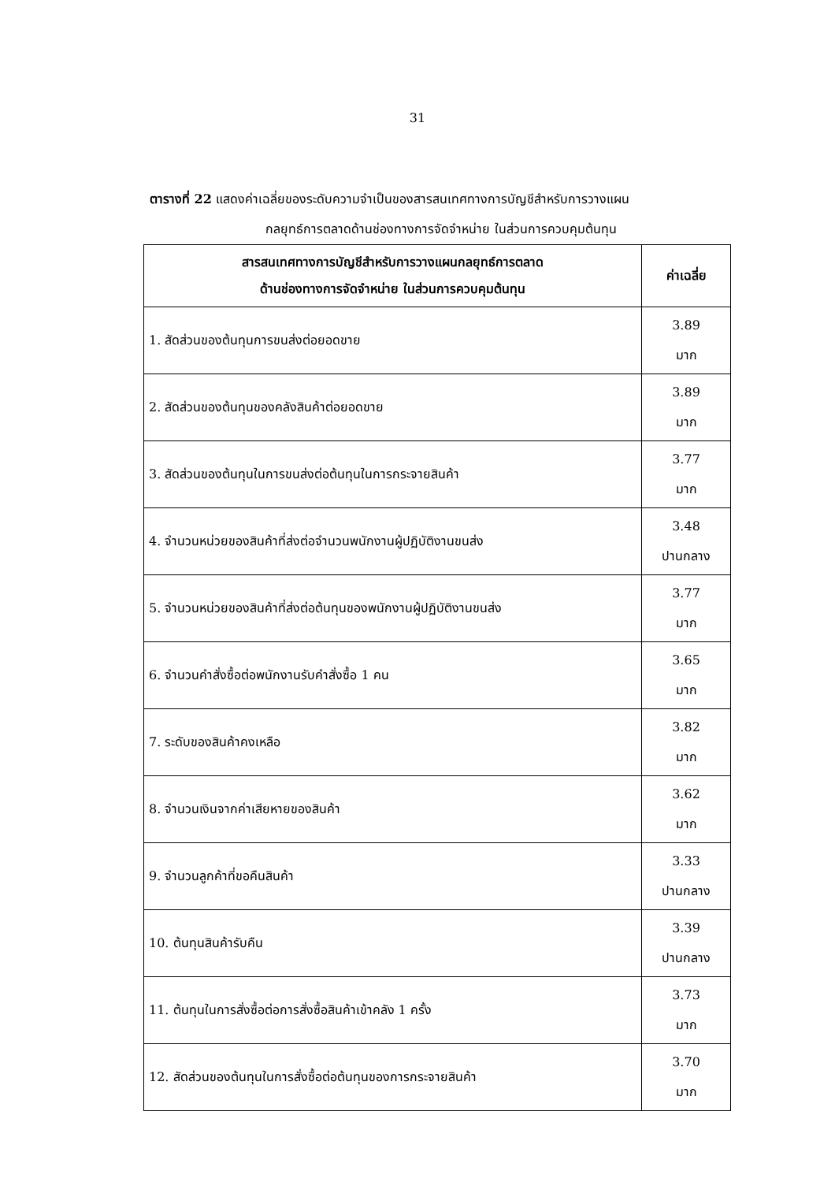31
ตารางที่ 22 แสดงค่าเฉลี่ยของระดับความจำเป็นของสารสนเทศทางการบัญชีสำหรับการวางแผน
กลยุทธ์การตลาดด้านช่องทางการจัดจำหน่าย ในส่วนการควบคุมต้นทุน
| สารสนเทศทางการบัญชีสำหรับการวางแผนกลยุทธ์การตลาด ด้านช่องทางการจัดจำหน่าย ในส่วนการควบคุมต้นทุน | ค่าเฉลี่ย |
| --- | --- |
| 1. สัดส่วนของต้นทุนการขนส่งต่อยอดขาย | 3.89 มาก |
| 2. สัดส่วนของต้นทุนของคลังสินค้าต่อยอดขาย | 3.89 มาก |
| 3. สัดส่วนของต้นทุนในการขนส่งต่อต้นทุนในการกระจายสินค้า | 3.77 มาก |
| 4. จำนวนหน่วยของสินค้าที่ส่งต่อจำนวนพนักงานผู้ปฏิบัติงานขนส่ง | 3.48 ปานกลาง |
| 5. จำนวนหน่วยของสินค้าที่ส่งต่อต้นทุนของพนักงานผู้ปฏิบัติงานขนส่ง | 3.77 มาก |
| 6. จำนวนคำสั่งซื้อต่อพนักงานรับคำสั่งซื้อ 1 คน | 3.65 มาก |
| 7. ระดับของสินค้าคงเหลือ | 3.82 มาก |
| 8. จำนวนเงินจากค่าเสียหายของสินค้า | 3.62 มาก |
| 9. จำนวนลูกค้าที่ขอคืนสินค้า | 3.33 ปานกลาง |
| 10. ต้นทุนสินค้ารับคืน | 3.39 ปานกลาง |
| 11. ต้นทุนในการสั่งซื้อต่อการสั่งซื้อสินค้าเข้าคลัง 1 ครั้ง | 3.73 มาก |
| 12. สัดส่วนของต้นทุนในการสั่งซื้อต่อต้นทุนของการกระจายสินค้า | 3.70 มาก |